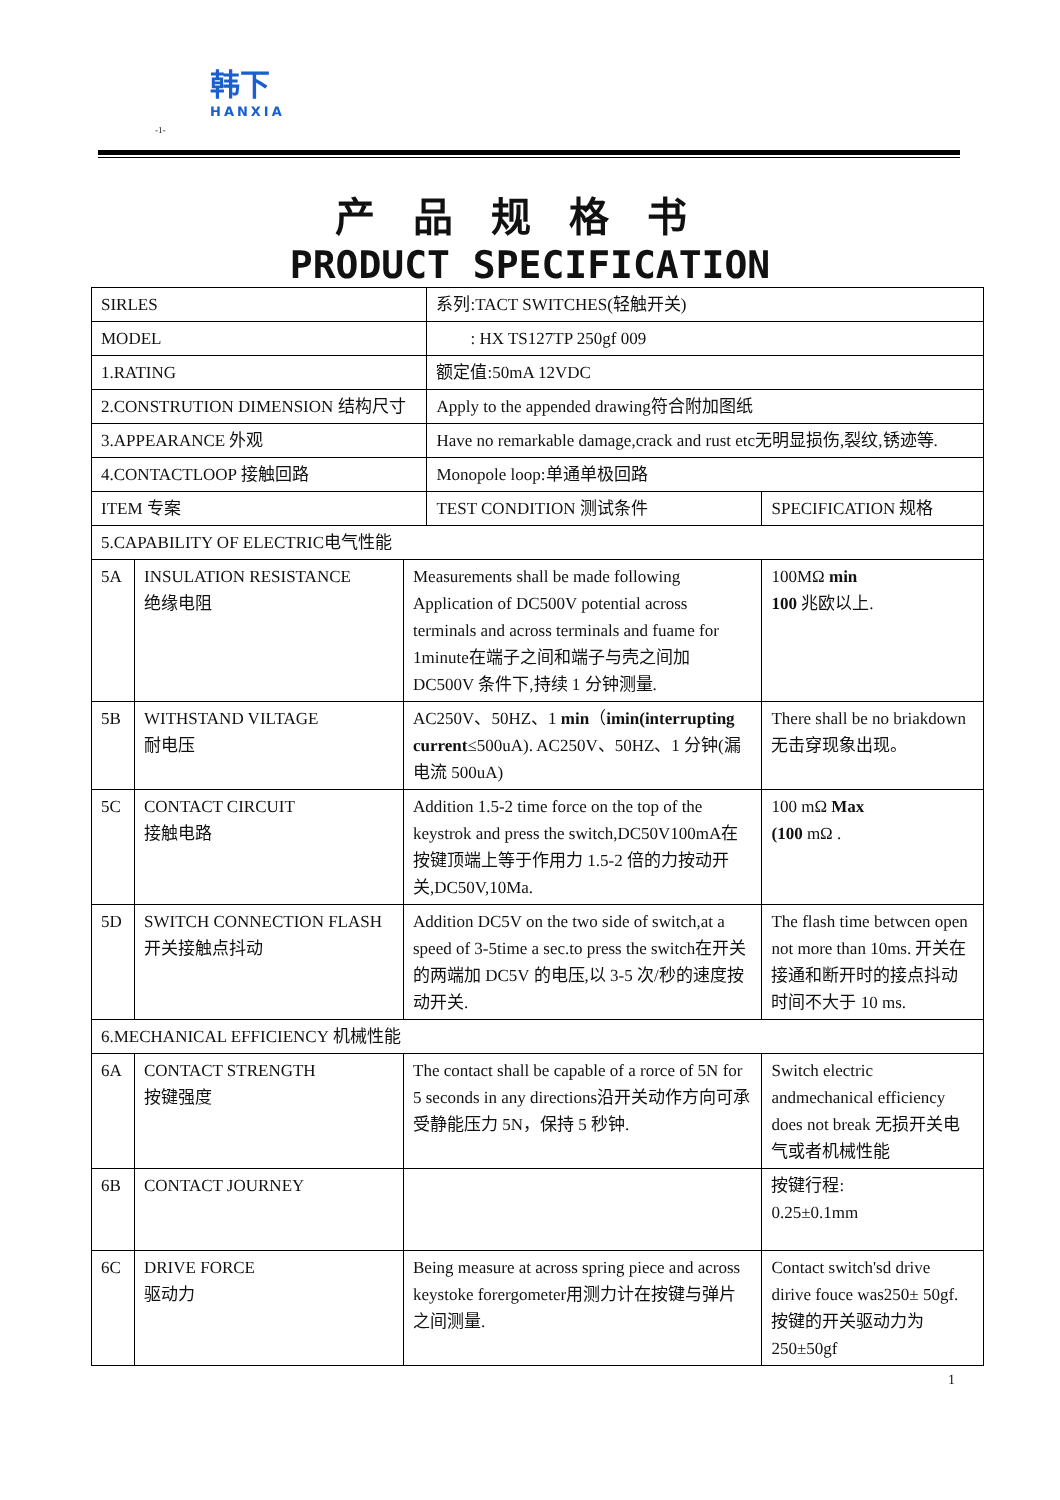韩下
HANXIA
-1-
产品规格书
PRODUCT SPECIFICATION
| SIRLES | | | 系列:TACT SWITCHES(轻触开关) | |
| MODEL | | | : HX TS127TP 250gf 009 | |
| 1.RATING | | | 额定值:50mA 12VDC | |
| 2.CONSTRUTION DIMENSION 结构尺寸 | | | Apply to the appended drawing符合附加图纸 | |
| 3.APPEARANCE 外观 | | | Have no remarkable damage,crack and rust etc无明显损伤,裂纹,锈迹等. | |
| 4.CONTACTLOOP 接触回路 | | | Monopole loop:单通单极回路 | |
| ITEM 专案 | | | TEST CONDITION 测试条件 | SPECIFICATION 规格 |
| 5.CAPABILITY OF ELECTRIC电气性能 | | | | |
| 5A | INSULATION RESISTANCE 绝缘电阻 | Measurements shall be made following Application of DC500V potential across terminals and across terminals and fuame for 1minute在端子之间和端子与壳之间加 DC500V 条件下,持续 1 分钟测量. | | 100MΩ min 100 兆欧以上. |
| 5B | WITHSTAND VILTAGE 耐电压 | AC250V、50HZ、1 min （ imin(interrupting current ≤500uA). AC250V、50HZ、1 分钟(漏电流 500uA) | | There shall be no briakdown 无击穿现象出现。 |
| 5C | CONTACT CIRCUIT 接触电路 | Addition 1.5-2 time force on the top of the keystrok and press the switch,DC50V100mA在按键顶端上等于作用力 1.5-2 倍的力按动开关,DC50V,10Ma. | | 100 mΩ Max (100 mΩ . |
| 5D | SWITCH CONNECTION FLASH 开关接触点抖动 | Addition DC5V on the two side of switch,at a speed of 3-5time a sec.to press the switch在开关的两端加 DC5V 的电压,以 3-5 次/秒的速度按动开关. | | The flash time betwcen open not more than 10ms. 开关在接通和断开时的接点抖动时间不大于 10 ms. |
| 6.MECHANICAL EFFICIENCY 机械性能 | | | | |
| 6A | CONTACT STRENGTH 按键强度 | The contact shall be capable of a rorce of 5N for 5 seconds in any directions沿开关动作方向可承受静能压力 5N，保持 5 秒钟. | | Switch electric andmechanical efficiency does not break 无损开关电气或者机械性能 |
| 6B | CONTACT JOURNEY | | | 按键行程: 0.25±0.1mm |
| 6C | DRIVE FORCE 驱动力 | Being measure at across spring piece and across keystoke forergometer用测力计在按键与弹片之间测量. | | Contact switch'sd drive dirive fouce was250± 50gf. 按键的开关驱动力为250±50gf |
1